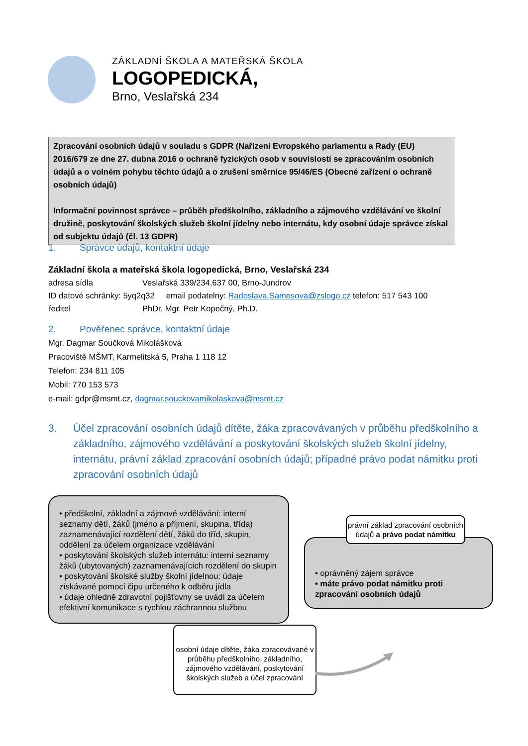ZÁKLADNÍ ŠKOLA A MATEŘSKÁ ŠKOLA
LOGOPEDICKÁ,
Brno, Veslařská 234
Zpracování osobních údajů v souladu s GDPR (Nařízení Evropského parlamentu a Rady (EU) 2016/679 ze dne 27. dubna 2016 o ochraně fyzických osob v souvislosti se zpracováním osobních údajů a o volném pohybu těchto údajů a o zrušení směrnice 95/46/ES (Obecné zařízení o ochraně osobních údajů)
Informační povinnost správce – průběh předškolního, základního a zájmového vzdělávání ve školní družině, poskytování školských služeb školní jídelny nebo internátu, kdy osobní údaje správce získal od subjektu údajů (čl. 13 GDPR)
1. Správce údajů, kontaktní údaje
Základní škola a mateřská škola logopedická, Brno, Veslařská 234
adresa sídla Veslařská 339/234,637 00, Brno-Jundrov
ID datové schránky: 5yq2q32 email podatelny: Radoslava.Samesova@zslogo.cz telefon: 517 543 100
ředitel PhDr. Mgr. Petr Kopečný, Ph.D.
2. Pověřenec správce, kontaktní údaje
Mgr. Dagmar Součková Mikolášková
Pracoviště MŠMT, Karmelitská 5, Praha 1 118 12
Telefon: 234 811 105
Mobil: 770 153 573
e-mail: gdpr@msmt.cz, dagmar.souckovamikolaskova@msmt.cz
3. Účel zpracování osobních údajů dítěte, žáka zpracovávaných v průběhu předškolního a základního, zájmového vzdělávání a poskytování školských služeb školní jídelny, internátu, právní základ zpracování osobních údajů; případné právo podat námitku proti zpracování osobních údajů
• předškolní, základní a zájmové vzdělávání: interní seznamy dětí, žáků (jméno a příjmení, skupina, třída) zaznamenávající rozdělení dětí, žáků do tříd, skupin, oddělení za účelem organizace vzdělávání
• poskytování školských služeb internátu: interní seznamy žáků (ubytovaných) zaznamenávajících rozdělení do skupin
• poskytování školské služby školní jídelnou: údaje získávané pomocí čipu určeného k odběru jídla
• údaje ohledně zdravotní pojišťovny se uvádí za účelem efektivní komunikace s rychlou záchrannou službou
• oprávněný zájem správce
• máte právo podat námitku proti zpracování osobních údajů
právní základ zpracování osobních údajů a právo podat námitku
osobní údaje dítěte, žáka zpracovávané v průběhu předškolního, základního, zájmového vzdělávání, poskytování školských služeb a účel zpracování